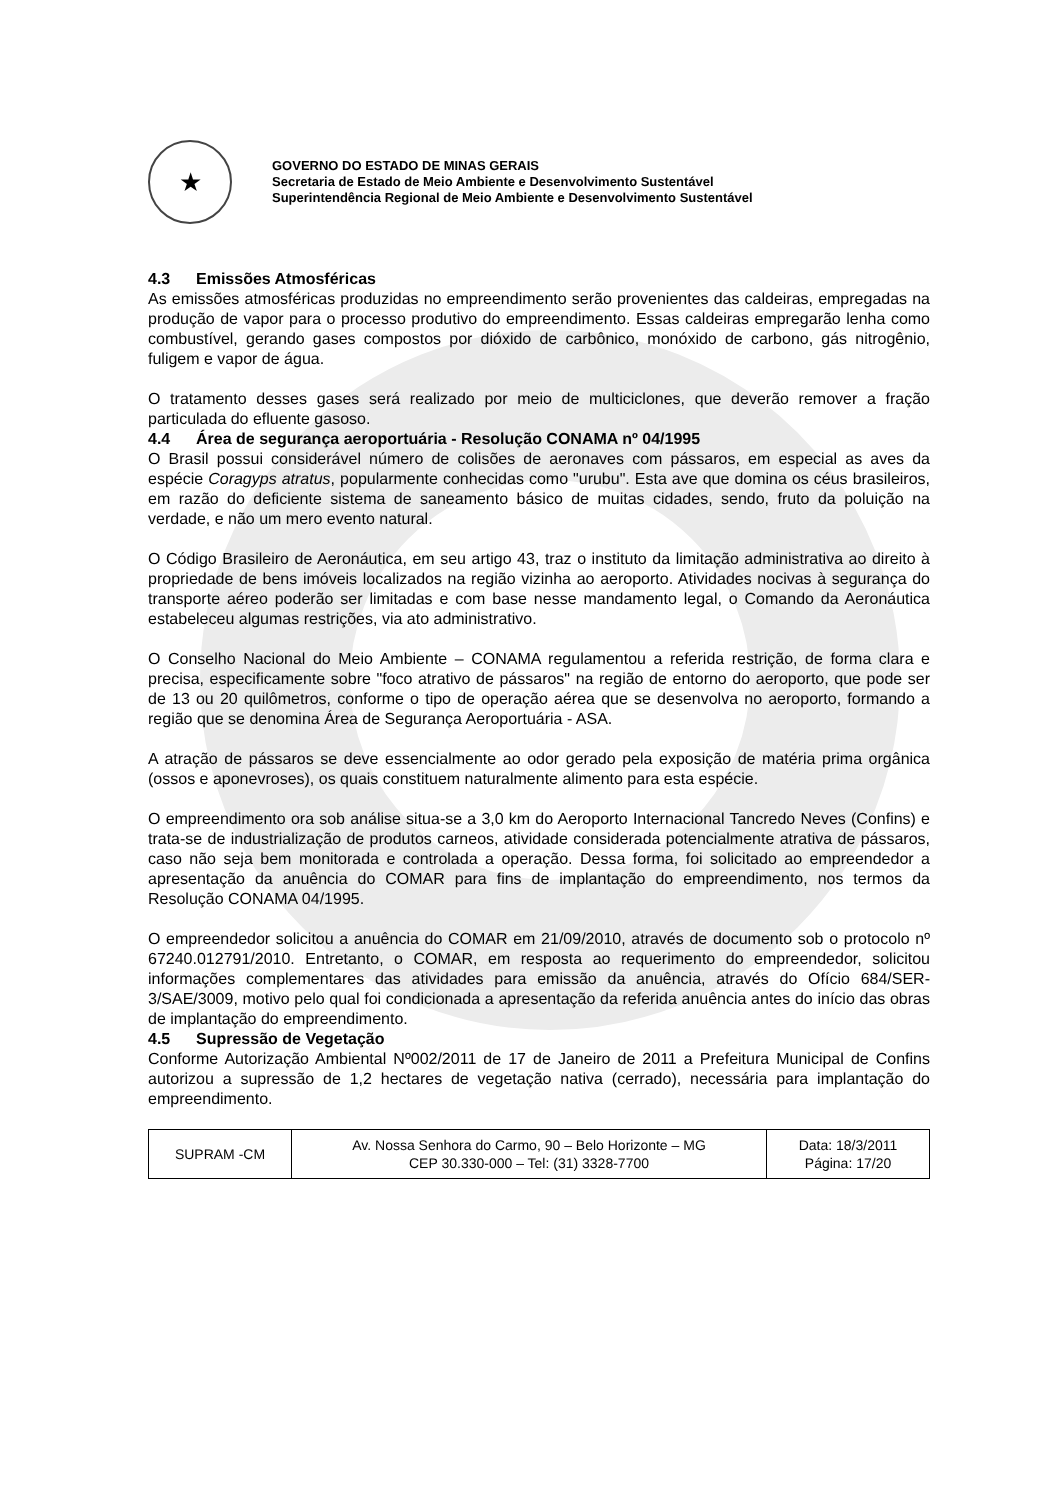★
GOVERNO DO ESTADO DE MINAS GERAIS
Secretaria de Estado de Meio Ambiente e Desenvolvimento Sustentável
Superintendência Regional de Meio Ambiente e Desenvolvimento Sustentável
4.3 Emissões Atmosféricas
As emissões atmosféricas produzidas no empreendimento serão provenientes das caldeiras, empregadas na produção de vapor para o processo produtivo do empreendimento. Essas caldeiras empregarão lenha como combustível, gerando gases compostos por dióxido de carbônico, monóxido de carbono, gás nitrogênio, fuligem e vapor de água.
O tratamento desses gases será realizado por meio de multiciclones, que deverão remover a fração particulada do efluente gasoso.
4.4 Área de segurança aeroportuária - Resolução CONAMA nº 04/1995
O Brasil possui considerável número de colisões de aeronaves com pássaros, em especial as aves da espécie Coragyps atratus, popularmente conhecidas como "urubu". Esta ave que domina os céus brasileiros, em razão do deficiente sistema de saneamento básico de muitas cidades, sendo, fruto da poluição na verdade, e não um mero evento natural.
O Código Brasileiro de Aeronáutica, em seu artigo 43, traz o instituto da limitação administrativa ao direito à propriedade de bens imóveis localizados na região vizinha ao aeroporto. Atividades nocivas à segurança do transporte aéreo poderão ser limitadas e com base nesse mandamento legal, o Comando da Aeronáutica estabeleceu algumas restrições, via ato administrativo.
O Conselho Nacional do Meio Ambiente – CONAMA regulamentou a referida restrição, de forma clara e precisa, especificamente sobre "foco atrativo de pássaros" na região de entorno do aeroporto, que pode ser de 13 ou 20 quilômetros, conforme o tipo de operação aérea que se desenvolva no aeroporto, formando a região que se denomina Área de Segurança Aeroportuária - ASA.
A atração de pássaros se deve essencialmente ao odor gerado pela exposição de matéria prima orgânica (ossos e aponevroses), os quais constituem naturalmente alimento para esta espécie.
O empreendimento ora sob análise situa-se a 3,0 km do Aeroporto Internacional Tancredo Neves (Confins) e trata-se de industrialização de produtos carneos, atividade considerada potencialmente atrativa de pássaros, caso não seja bem monitorada e controlada a operação. Dessa forma, foi solicitado ao empreendedor a apresentação da anuência do COMAR para fins de implantação do empreendimento, nos termos da Resolução CONAMA 04/1995.
O empreendedor solicitou a anuência do COMAR em 21/09/2010, através de documento sob o protocolo nº 67240.012791/2010. Entretanto, o COMAR, em resposta ao requerimento do empreendedor, solicitou informações complementares das atividades para emissão da anuência, através do Ofício 684/SER-3/SAE/3009, motivo pelo qual foi condicionada a apresentação da referida anuência antes do início das obras de implantação do empreendimento.
4.5 Supressão de Vegetação
Conforme Autorização Ambiental Nº002/2011 de 17 de Janeiro de 2011 a Prefeitura Municipal de Confins autorizou a supressão de 1,2 hectares de vegetação nativa (cerrado), necessária para implantação do empreendimento.
| SUPRAM -CM | Av. Nossa Senhora do Carmo, 90 – Belo Horizonte – MG CEP 30.330-000 – Tel: (31) 3328-7700 | Data: 18/3/2011 Página: 17/20 |